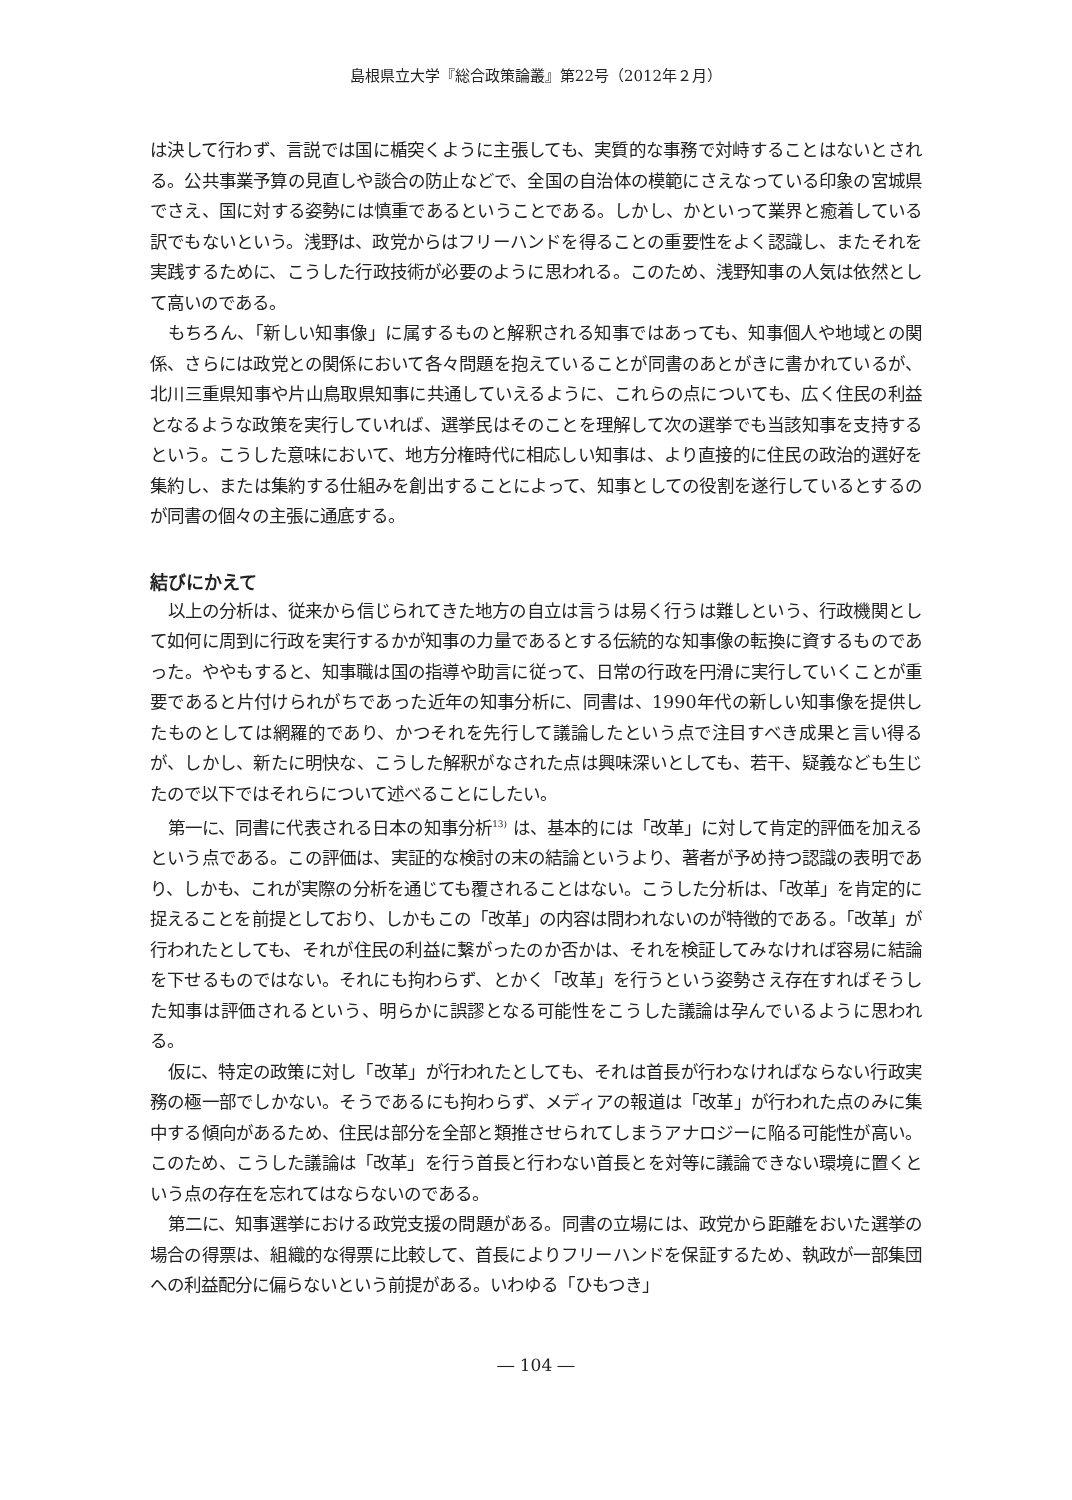島根県立大学『総合政策論叢』第22号（2012年２月）
は決して行わず、言説では国に楯突くように主張しても、実質的な事務で対峙することはないとされる。公共事業予算の見直しや談合の防止などで、全国の自治体の模範にさえなっている印象の宮城県でさえ、国に対する姿勢には慎重であるということである。しかし、かといって業界と癒着している訳でもないという。浅野は、政党からはフリーハンドを得ることの重要性をよく認識し、またそれを実践するために、こうした行政技術が必要のように思われる。このため、浅野知事の人気は依然として高いのである。
もちろん、「新しい知事像」に属するものと解釈される知事ではあっても、知事個人や地域との関係、さらには政党との関係において各々問題を抱えていることが同書のあとがきに書かれているが、北川三重県知事や片山鳥取県知事に共通していえるように、これらの点についても、広く住民の利益となるような政策を実行していれば、選挙民はそのことを理解して次の選挙でも当該知事を支持するという。こうした意味において、地方分権時代に相応しい知事は、より直接的に住民の政治的選好を集約し、または集約する仕組みを創出することによって、知事としての役割を遂行しているとするのが同書の個々の主張に通底する。
結びにかえて
以上の分析は、従来から信じられてきた地方の自立は言うは易く行うは難しという、行政機関として如何に周到に行政を実行するかが知事の力量であるとする伝統的な知事像の転換に資するものであった。ややもすると、知事職は国の指導や助言に従って、日常の行政を円滑に実行していくことが重要であると片付けられがちであった近年の知事分析に、同書は、1990年代の新しい知事像を提供したものとしては網羅的であり、かつそれを先行して議論したという点で注目すべき成果と言い得るが、しかし、新たに明快な、こうした解釈がなされた点は興味深いとしても、若干、疑義なども生じたので以下ではそれらについて述べることにしたい。
第一に、同書に代表される日本の知事分析<sup>13)</sup> は、基本的には「改革」に対して肯定的評価を加えるという点である。この評価は、実証的な検討の末の結論というより、著者が予め持つ認識の表明であり、しかも、これが実際の分析を通じても覆されることはない。こうした分析は、「改革」を肯定的に捉えることを前提としており、しかもこの「改革」の内容は問われないのが特徴的である。「改革」が行われたとしても、それが住民の利益に繋がったのか否かは、それを検証してみなければ容易に結論を下せるものではない。それにも拘わらず、とかく「改革」を行うという姿勢さえ存在すればそうした知事は評価されるという、明らかに誤謬となる可能性をこうした議論は孕んでいるように思われる。
仮に、特定の政策に対し「改革」が行われたとしても、それは首長が行わなければならない行政実務の極一部でしかない。そうであるにも拘わらず、メディアの報道は「改革」が行われた点のみに集中する傾向があるため、住民は部分を全部と類推させられてしまうアナロジーに陥る可能性が高い。このため、こうした議論は「改革」を行う首長と行わない首長とを対等に議論できない環境に置くという点の存在を忘れてはならないのである。
第二に、知事選挙における政党支援の問題がある。同書の立場には、政党から距離をおいた選挙の場合の得票は、組織的な得票に比較して、首長によりフリーハンドを保証するため、執政が一部集団への利益配分に偏らないという前提がある。いわゆる「ひもつき」
― 104 ―